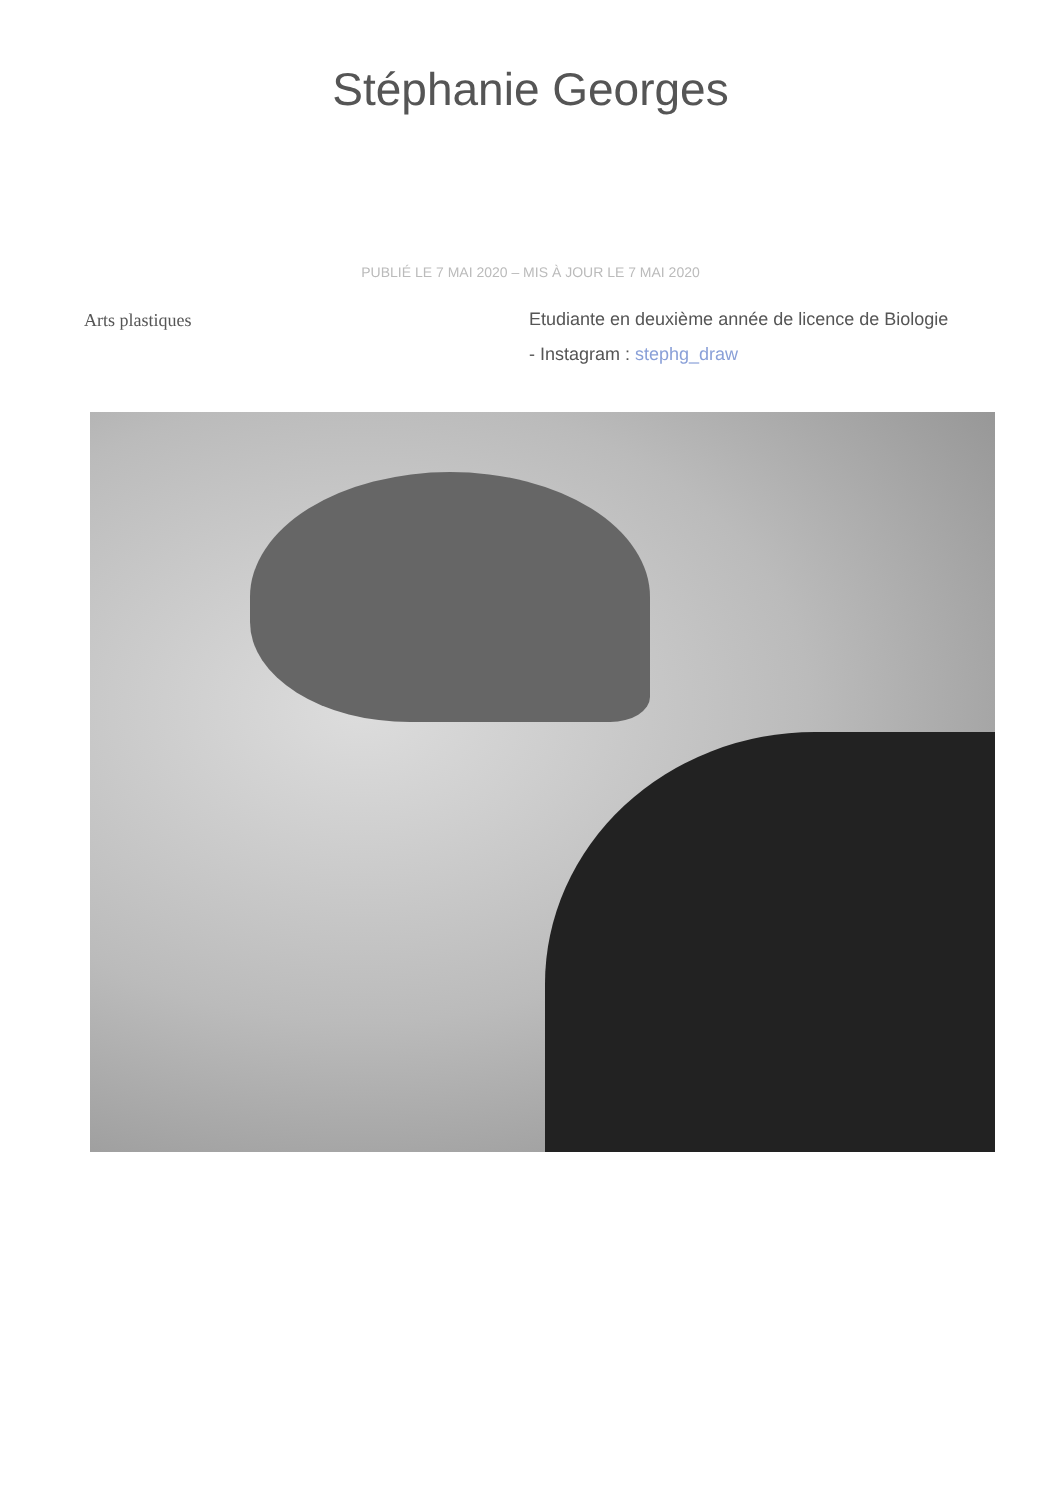Stéphanie Georges
PUBLIÉ LE 7 MAI 2020 – MIS À JOUR LE 7 MAI 2020
Arts plastiques
Etudiante en deuxième année de licence de Biologie
- Instagram : stephg_draw